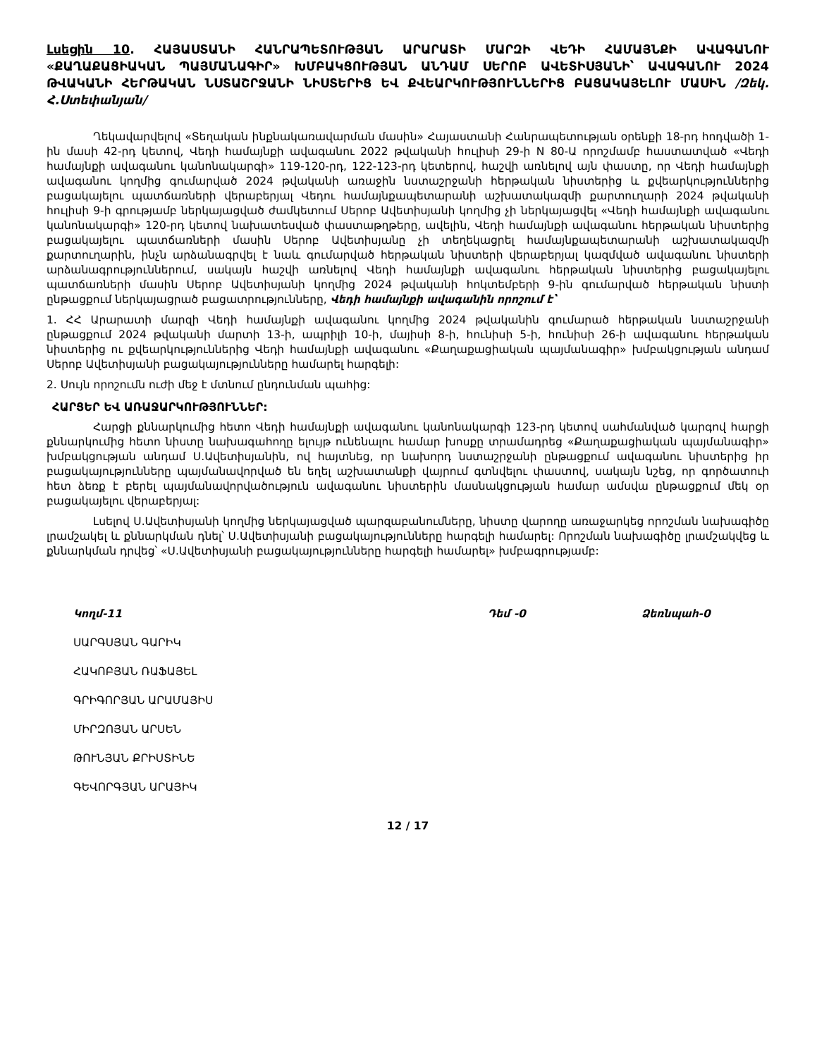Լսեցին 10. ՀԱՅԱՍՏԱՆԻ ՀԱՆՐԱՊԵՏՈՒԹՅԱՆ ԱՐԱՐԱՏԻ ՄԱՐԶԻ ՎԵԴԻ ՀԱՄԱՅՆՔԻ ԱՎԱԳԱՆՈՒ «ՔԱՂԱՔԱՑԻԱԿԱՆ ՊԱՅՄԱՆԱԳԻՐ» ԽՄԲԱԿՑՈՒԹՅԱՆ ԱՆԴԱՄ ՍԵՐՈԲ ԱՎԵՏԻՍՅԱՆԻ՝ ԱՎԱԳԱՆՈՒ 2024 ԹՎԱԿԱՆԻ ՀԵՐԹԱԿԱՆ ՆՍՏԱՇՐՋԱՆԻ ՆԻՍՏԵՐԻՑ ԵՎ ՔՎԵԱՐԿՈՒԹՅՈՒՆՆԵՐԻՑ ԲԱՑԱԿԱՅԵԼՈՒ ՄԱՍԻՆ /Զեկ. Հ.Ստեփանյան/
Ղեկավարվելով «Տեղական ինքնակառավարման մասին» Հայաստանի Հանրապետության օրենքի 18-րդ հոդվածի 1-ին մասի 42-րդ կետով, Վեդի համայնքի ավագանու 2022 թվականի հուլիսի 29-ի N 80-Ա որոշմամբ հաստատված «Վեդի համայնքի ավագանու կանոնակարգի» 119-120-րդ, 122-123-րդ կետերով, հաշվի առնելով այն փաստը, որ Վեդի համայնքի ավագանու կողմից գումարված 2024 թվականի առաջին նստաշրջանի հերթական նիստերից և քվեարկություններից բացակայելու պատճառների վերաբերյալ Վեդու համայնքապետարանի աշխատակազմի քարտուղարի 2024 թվականի հուլիսի 9-ի գրությամբ ներկայացված ժամկետում Սերոբ Ավետիսյանի կողմից չի ներկայացվել «Վեդի համայնքի ավագանու կանոնակարգի» 120-րդ կետով նախատեսված փաստաթղթերը, ավելին, Վեդի համայնքի ավագանու հերթական նիստերից բացակայելու պատճառների մասին Սերոբ Ավետիսյանը չի տեղեկացրել համայնքապետարանի աշխատակազմի քարտուղարին, ինչն արձանագրվել է նաև գումարված հերթական նիստերի վերաբերյալ կազմված ավագանու նիստերի արձանագրություններում, սակայն հաշվի առնելով Վեդի համայնքի ավագանու հերթական նիստերից բացակայելու պատճառների մասին Սերոբ Ավետիսյանի կողմից 2024 թվականի հոկտեմբերի 9-ին գումարված հերթական նիստի ընթացքում ներկայացրած բացատրությունները, Վեդի համայնքի ավագանին որոշում է՝
1. ՀՀ Արարատի մարզի Վեդի համայնքի ավագանու կողմից 2024 թվականին գումարած հերթական նստաշրջանի ընթացքում 2024 թվականի մարտի 13-ի, ապրիլի 10-ի, մայիսի 8-ի, հունիսի 5-ի, հունիսի 26-ի ավագանու հերթական նիստերից ու քվեարկություններից Վեդի համայնքի ավագանու «Քաղաքացիական պայմանագիր» խմբակցության անդամ Սերոբ Ավետիսյանի բացակայությունները համարել հարգելի:
2. Սույն որոշումն ուժի մեջ է մտնում ընդունման պահից:
ՀԱՐՑԵՐ ԵՎ ԱՌԱՋԱՐԿՈՒԹՅՈՒՆՆԵՐ:
Հարցի քննարկումից հետո Վեդի համայնքի ավագանու կանոնակարգի 123-րդ կետով սահմանված կարգով հարցի քննարկումից հետո նիստը նախագահողը ելույթ ունենալու համար խոսքը տրամադրեց «Քաղաքացիական պայմանագիր» խմբակցության անդամ Ս.Ավետիսյանին, ով հայտնեց, որ նախորդ նստաշրջանի ընթացքում ավագանու նիստերից իր բացակայությունները պայմանավորված են եղել աշխատանքի վայրում գտնվելու փաստով, սակայն նշեց, որ գործատուի հետ ձեռք է բերել պայմանավորվածություն ավագանու նիստերին մասնակցության համար ամսվա ընթացքում մեկ օր բացակայելու վերաբերյալ:
Լսելով Ս.Ավետիսյանի կողմից ներկայացված պարզաբանումները, նիստը վարողը առաջարկեց որոշման նախագիծը լրամշակել և քննարկման դնել՝ Ս.Ավետիսյանի բացակայությունները հարգելի համարել: Որոշման նախագիծը լրամշակվեց և քննարկման դրվեց՝ «Ս.Ավետիսյանի բացակայությունները հարգելի համարել» խմբագրությամբ:
Կողմ-11 Դեմ -0 Ձեռնպահ-0
ՍԱՐԳՍՅԱՆ ԳԱՐԻԿ
ՀԱԿՈԲՅԱՆ ՌԱՖԱՅԵԼ
ԳՐԻԳՈՐՅԱՆ ԱՐԱՄԱՅԻՍ
ՄԻՐԶՈՅԱՆ ԱՐՍԵՆ
ԹՈՒՆՅԱՆ ՔՐԻՍՏԻՆԵ
ԳԵՎՈՐԳՅԱՆ ԱՐԱՅԻԿ
12 / 17